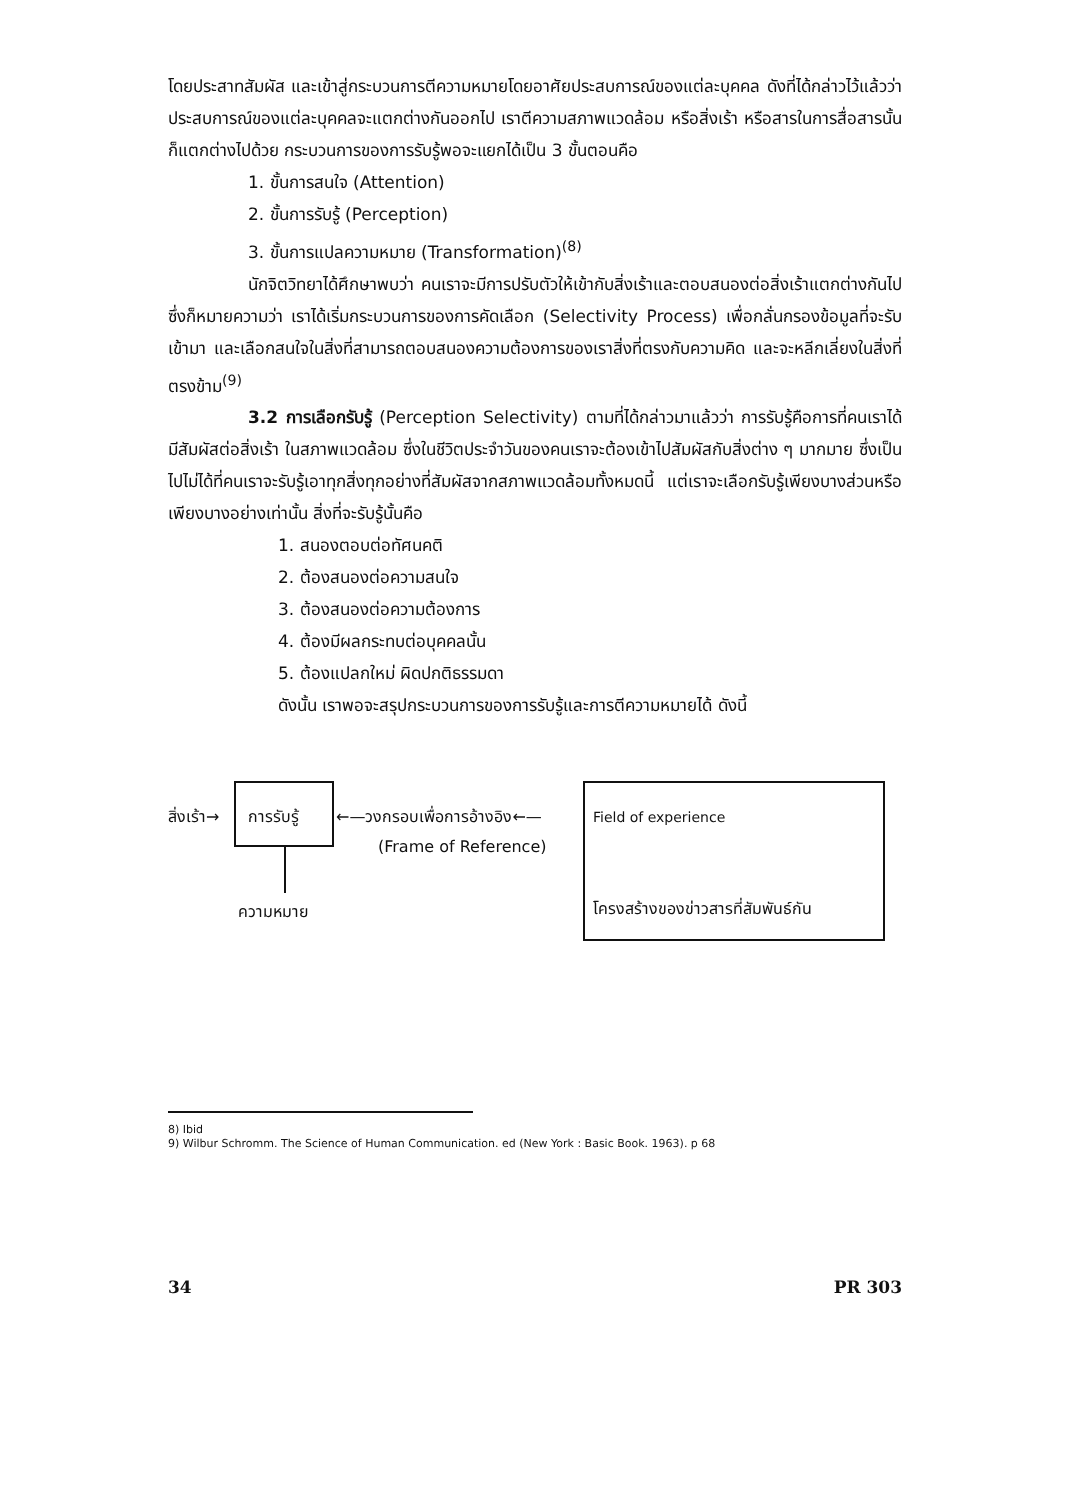โดยประสาทสัมผัส และเข้าสู่กระบวนการตีความหมายโดยอาศัยประสบการณ์ของแต่ละบุคคล ดังที่ได้กล่าวไว้แล้วว่าประสบการณ์ของแต่ละบุคคลจะแตกต่างกันออกไป เราตีความสภาพแวดล้อม หรือสิ่งเร้า หรือสารในการสื่อสารนั้นก็แตกต่างไปด้วย กระบวนการของการรับรู้พอจะแยกได้เป็น 3 ขั้นตอนคือ
1. ขั้นการสนใจ (Attention)
2. ขั้นการรับรู้ (Perception)
3. ขั้นการแปลความหมาย (Transformation)<sup>(8)</sup>
นักจิตวิทยาได้ศึกษาพบว่า คนเราจะมีการปรับตัวให้เข้ากับสิ่งเร้าและตอบสนองต่อสิ่งเร้าแตกต่างกันไป ซึ่งก็หมายความว่า เราได้เริ่มกระบวนการของการคัดเลือก (Selectivity Process) เพื่อกลั่นกรองข้อมูลที่จะรับเข้ามา และเลือกสนใจในสิ่งที่สามารถตอบสนองความต้องการของเราสิ่งที่ตรงกับความคิด และจะหลีกเลี่ยงในสิ่งที่ตรงข้าม<sup>(9)</sup>
3.2 การเลือกรับรู้ (Perception Selectivity) ตามที่ได้กล่าวมาแล้วว่า การรับรู้คือการที่คนเราได้มีสัมผัสต่อสิ่งเร้า ในสภาพแวดล้อม ซึ่งในชีวิตประจำวันของคนเราจะต้องเข้าไปสัมผัสกับสิ่งต่าง ๆ มากมาย ซึ่งเป็นไปไม่ได้ที่คนเราจะรับรู้เอาทุกสิ่งทุกอย่างที่สัมผัสจากสภาพแวดล้อมทั้งหมดนี้ แต่เราจะเลือกรับรู้เพียงบางส่วนหรือเพียงบางอย่างเท่านั้น สิ่งที่จะรับรู้นั้นคือ
1. สนองตอบต่อทัศนคติ
2. ต้องสนองต่อความสนใจ
3. ต้องสนองต่อความต้องการ
4. ต้องมีผลกระทบต่อบุคคลนั้น
5. ต้องแปลกใหม่ ผิดปกติธรรมดา
ดังนั้น เราพอจะสรุปกระบวนการของการรับรู้และการตีความหมายได้ ดังนี้
สิ่งเร้า→ การรับรู้ ←—วงกรอบเพื่อการอ้างอิง←—
(Frame of Reference)
Field of experience
ความหมาย โครงสร้างของข่าวสารที่สัมพันธ์กัน
8) Ibid
9) Wilbur Schromm. The Science of Human Communication. ed (New York : Basic Book. 1963). p 68
34 PR 303